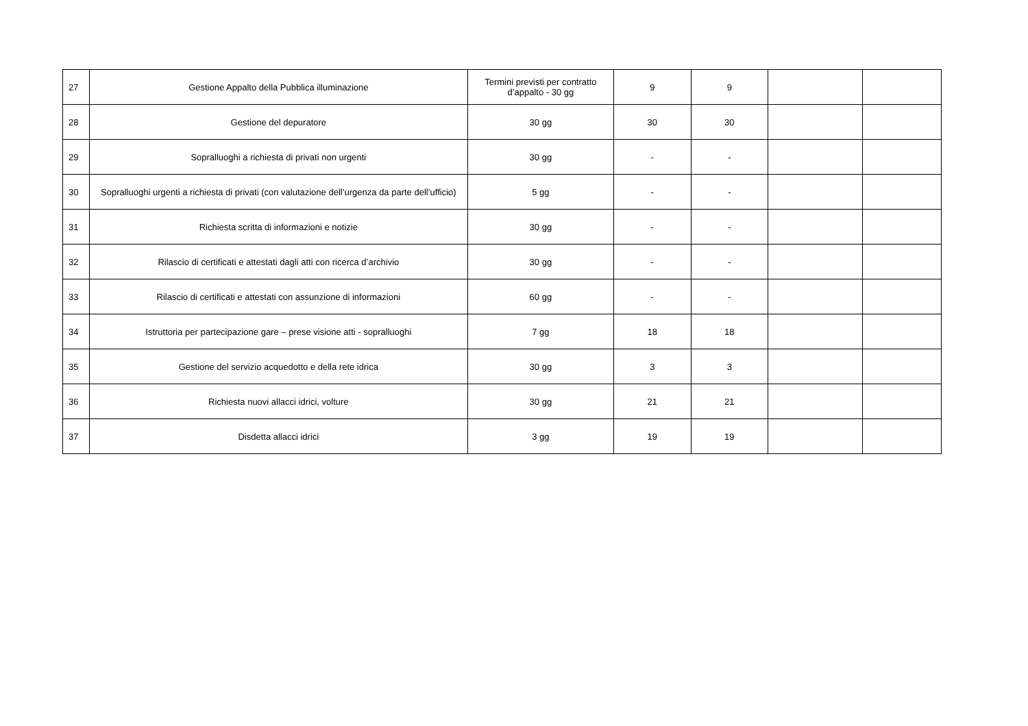| 27 | Gestione Appalto della Pubblica illuminazione | Termini previsti per contratto d’appalto - 30 gg | 9 | 9 | | |
| 28 | Gestione del depuratore | 30 gg | 30 | 30 | | |
| 29 | Sopralluoghi a richiesta di privati non urgenti | 30 gg | - | - | | |
| 30 | Sopralluoghi urgenti a richiesta di privati (con valutazione dell’urgenza da parte dell’ufficio) | 5 gg | - | - | | |
| 31 | Richiesta scritta di informazioni e notizie | 30 gg | - | - | | |
| 32 | Rilascio di certificati e attestati dagli atti con ricerca d’archivio | 30 gg | - | - | | |
| 33 | Rilascio di certificati e attestati con assunzione di informazioni | 60 gg | - | - | | |
| 34 | Istruttoria per partecipazione gare – prese visione atti - sopralluoghi | 7 gg | 18 | 18 | | |
| 35 | Gestione del servizio acquedotto e della rete idrica | 30 gg | 3 | 3 | | |
| 36 | Richiesta nuovi allacci idrici, volture | 30 gg | 21 | 21 | | |
| 37 | Disdetta allacci idrici | 3 gg | 19 | 19 | | |